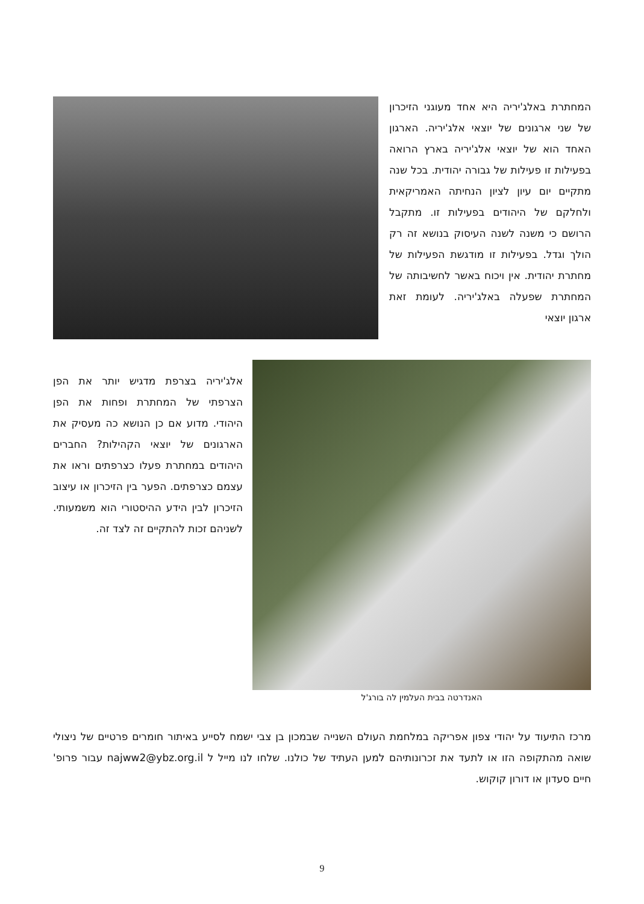המחתרת באלג'יריה היא אחד מעוגני הזיכרון של שני ארגונים של יוצאי אלג'יריה. הארגון האחד הוא של יוצאי אלג'יריה בארץ הרואה בפעילות זו פעילות של גבורה יהודית. בכל שנה מתקיים יום עיון לציון הנחיתה האמריקאית ולחלקם של היהודים בפעילות זו. מתקבל הרושם כי משנה לשנה העיסוק בנושא זה רק הולך וגדל. בפעילות זו מודגשת הפעילות של מחתרת יהודית. אין ויכוח באשר לחשיבותה של המחתרת שפעלה באלג'יריה. לעומת זאת ארגון יוצאי
האנדרטה בבית העלמין לה בורג'ל
אלג'יריה בצרפת מדגיש יותר את הפן הצרפתי של המחתרת ופחות את הפן היהודי. מדוע אם כן הנושא כה מעסיק את הארגונים של יוצאי הקהילות? החברים היהודים במחתרת פעלו כצרפתים וראו את עצמם כצרפתים. הפער בין הזיכרון או עיצוב הזיכרון לבין הידע ההיסטורי הוא משמעותי. לשניהם זכות להתקיים זה לצד זה.
מרכז התיעוד על יהודי צפון אפריקה במלחמת העולם השנייה שבמכון בן צבי ישמח לסייע באיתור חומרים פרטיים של ניצולי שואה מהתקופה הזו או לתעד את זכרונותיהם למען העתיד של כולנו. שלחו לנו מייל ל najww2@ybz.org.il עבור פרופ' חיים סעדון או דורון קוקוש.
9